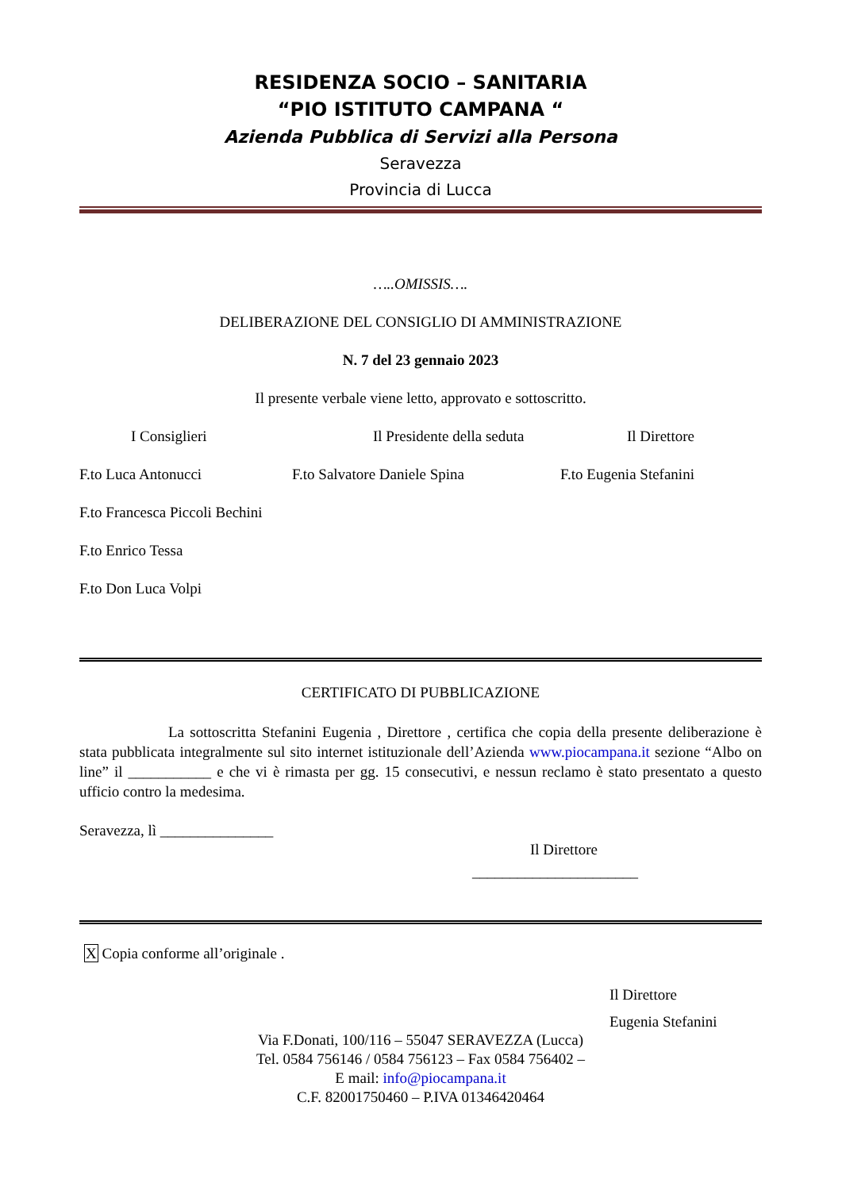RESIDENZA SOCIO – SANITARIA
“PIO ISTITUTO CAMPANA “
Azienda Pubblica di Servizi alla Persona
Seravezza
Provincia di Lucca
…..OMISSIS….
DELIBERAZIONE DEL CONSIGLIO DI AMMINISTRAZIONE
N. 7 del 23 gennaio 2023
Il presente verbale viene letto, approvato e sottoscritto.
I Consiglieri Il Presidente della seduta Il Direttore
F.to Luca Antonucci F.to Salvatore Daniele Spina F.to Eugenia Stefanini
F.to Francesca Piccoli Bechini
F.to Enrico Tessa
F.to Don Luca Volpi
CERTIFICATO DI PUBBLICAZIONE
La sottoscritta Stefanini Eugenia , Direttore , certifica che copia della presente deliberazione è stata pubblicata integralmente sul sito internet istituzionale dell’Azienda www.piocampana.it sezione “Albo on line” il ___________ e che vi è rimasta per gg. 15 consecutivi, e nessun reclamo è stato presentato a questo ufficio contro la medesima.
Seravezza, lì _______________
Il Direttore
______________________
X Copia conforme all’originale .
Il Direttore
Eugenia Stefanini
Via F.Donati, 100/116 – 55047 SERAVEZZA (Lucca)
Tel. 0584 756146 / 0584 756123 – Fax 0584 756402 –
E mail: info@piocampana.it
C.F. 82001750460 – P.IVA 01346420464